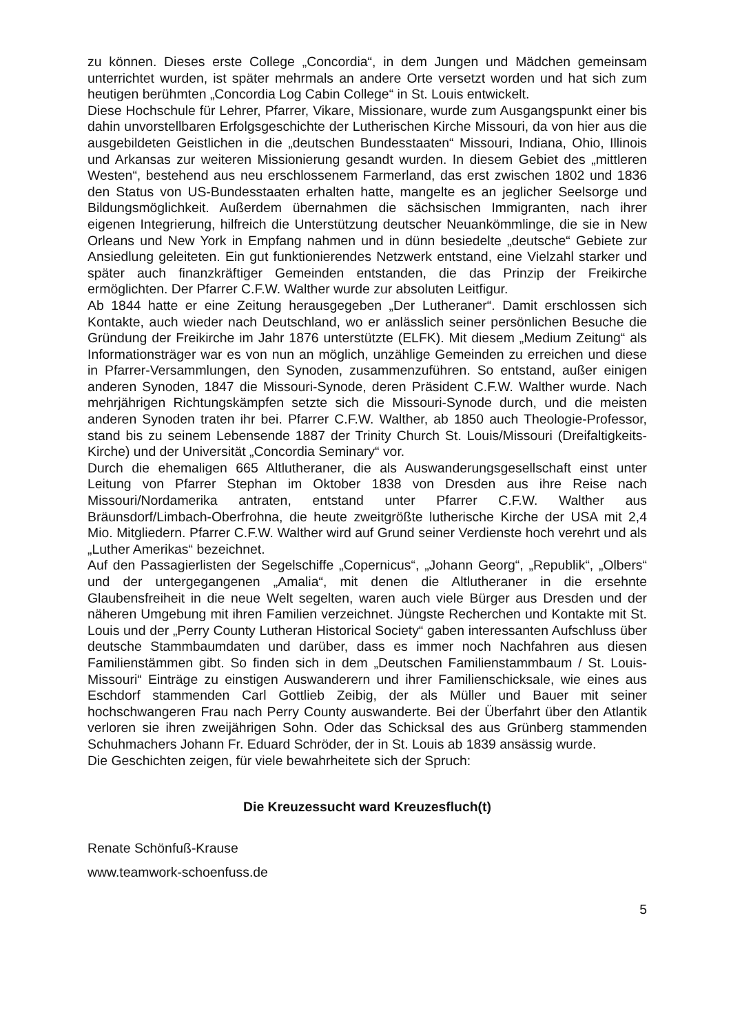zu können. Dieses erste College „Concordia“, in dem Jungen und Mädchen gemeinsam unterrichtet wurden, ist später mehrmals an andere Orte versetzt worden und hat sich zum heutigen berühmten „Concordia Log Cabin College“ in St. Louis entwickelt.
Diese Hochschule für Lehrer, Pfarrer, Vikare, Missionare, wurde zum Ausgangspunkt einer bis dahin unvorstellbaren Erfolgsgeschichte der Lutherischen Kirche Missouri, da von hier aus die ausgebildeten Geistlichen in die „deutschen Bundesstaaten“ Missouri, Indiana, Ohio, Illinois und Arkansas zur weiteren Missionierung gesandt wurden. In diesem Gebiet des „mittleren Westen“, bestehend aus neu erschlossenem Farmerland, das erst zwischen 1802 und 1836 den Status von US-Bundesstaaten erhalten hatte, mangelte es an jeglicher Seelsorge und Bildungsmöglichkeit. Außerdem übernahmen die sächsischen Immigranten, nach ihrer eigenen Integrierung, hilfreich die Unterstützung deutscher Neuankömmlinge, die sie in New Orleans und New York in Empfang nahmen und in dünn besiedelte „deutsche“ Gebiete zur Ansiedlung geleiteten. Ein gut funktionierendes Netzwerk entstand, eine Vielzahl starker und später auch finanzkräftiger Gemeinden entstanden, die das Prinzip der Freikirche ermöglichten. Der Pfarrer C.F.W. Walther wurde zur absoluten Leitfigur.
Ab 1844 hatte er eine Zeitung herausgegeben „Der Lutheraner“. Damit erschlossen sich Kontakte, auch wieder nach Deutschland, wo er anlässlich seiner persönlichen Besuche die Gründung der Freikirche im Jahr 1876 unterstützte (ELFK). Mit diesem „Medium Zeitung“ als Informationsträger war es von nun an möglich, unzählige Gemeinden zu erreichen und diese in Pfarrer-Versammlungen, den Synoden, zusammenzuführen. So entstand, außer einigen anderen Synoden, 1847 die Missouri-Synode, deren Präsident C.F.W. Walther wurde. Nach mehrjährigen Richtungskämpfen setzte sich die Missouri-Synode durch, und die meisten anderen Synoden traten ihr bei. Pfarrer C.F.W. Walther, ab 1850 auch Theologie-Professor, stand bis zu seinem Lebensende 1887 der Trinity Church St. Louis/Missouri (Dreifaltigkeits-Kirche) und der Universität „Concordia Seminary“ vor.
Durch die ehemaligen 665 Altlutheraner, die als Auswanderungsgesellschaft einst unter Leitung von Pfarrer Stephan im Oktober 1838 von Dresden aus ihre Reise nach Missouri/Nordamerika antraten, entstand unter Pfarrer C.F.W. Walther aus Bräunsdorf/Limbach-Oberfrohna, die heute zweitgrößte lutherische Kirche der USA mit 2,4 Mio. Mitgliedern. Pfarrer C.F.W. Walther wird auf Grund seiner Verdienste hoch verehrt und als „Luther Amerikas“ bezeichnet.
Auf den Passagierlisten der Segelschiffe „Copernicus“, „Johann Georg“, „Republik“, „Olbers“ und der untergegangenen „Amalia“, mit denen die Altlutheraner in die ersehnte Glaubensfreiheit in die neue Welt segelten, waren auch viele Bürger aus Dresden und der näheren Umgebung mit ihren Familien verzeichnet. Jüngste Recherchen und Kontakte mit St. Louis und der „Perry County Lutheran Historical Society“ gaben interessanten Aufschluss über deutsche Stammbaumdaten und darüber, dass es immer noch Nachfahren aus diesen Familienstämmen gibt. So finden sich in dem „Deutschen Familienstammbaum / St. Louis-Missouri“ Einträge zu einstigen Auswanderern und ihrer Familienschicksale, wie eines aus Eschdorf stammenden Carl Gottlieb Zeibig, der als Müller und Bauer mit seiner hochschwangeren Frau nach Perry County auswanderte. Bei der Überfahrt über den Atlantik verloren sie ihren zweijährigen Sohn. Oder das Schicksal des aus Grünberg stammenden Schuhmachers Johann Fr. Eduard Schröder, der in St. Louis ab 1839 ansässig wurde.
Die Geschichten zeigen, für viele bewahrheitete sich der Spruch:
Die Kreuzessucht ward Kreuzesfluch(t)
Renate Schönfuß-Krause
www.teamwork-schoenfuss.de
5